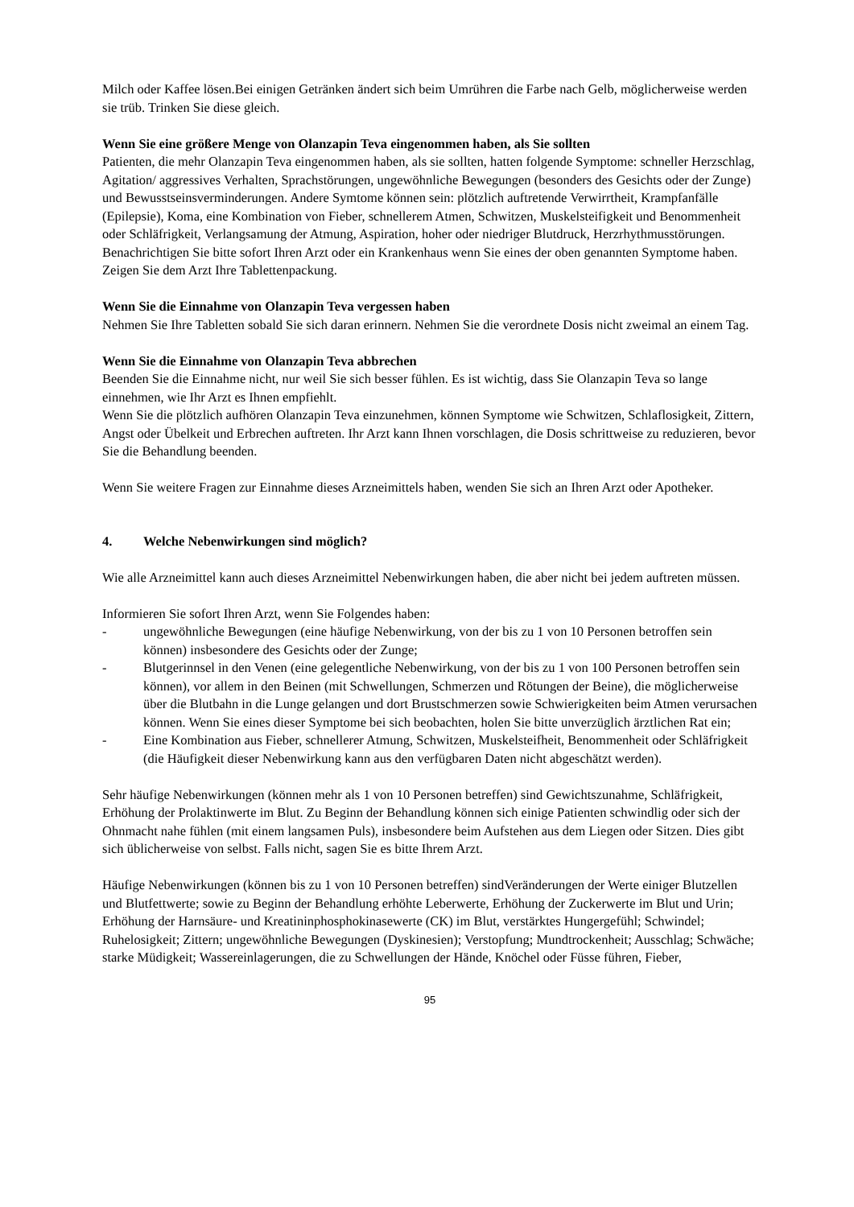Milch oder Kaffee lösen.Bei einigen Getränken ändert sich beim Umrühren die Farbe nach Gelb, möglicherweise werden sie trüb. Trinken Sie diese gleich.
Wenn Sie eine größere Menge von Olanzapin Teva eingenommen haben, als Sie sollten
Patienten, die mehr Olanzapin Teva eingenommen haben, als sie sollten, hatten folgende Symptome: schneller Herzschlag, Agitation/ aggressives Verhalten, Sprachstörungen, ungewöhnliche Bewegungen (besonders des Gesichts oder der Zunge) und Bewusstseinsverminderungen. Andere Symtome können sein: plötzlich auftretende Verwirrtheit, Krampfanfälle (Epilepsie), Koma, eine Kombination von Fieber, schnellerem Atmen, Schwitzen, Muskelsteifigkeit und Benommenheit oder Schläfrigkeit, Verlangsamung der Atmung, Aspiration, hoher oder niedriger Blutdruck, Herzrhythmusstörungen. Benachrichtigen Sie bitte sofort Ihren Arzt oder ein Krankenhaus wenn Sie eines der oben genannten Symptome haben. Zeigen Sie dem Arzt Ihre Tablettenpackung.
Wenn Sie die Einnahme von Olanzapin Teva vergessen haben
Nehmen Sie Ihre Tabletten sobald Sie sich daran erinnern. Nehmen Sie die verordnete Dosis nicht zweimal an einem Tag.
Wenn Sie die Einnahme von Olanzapin Teva abbrechen
Beenden Sie die Einnahme nicht, nur weil Sie sich besser fühlen. Es ist wichtig, dass Sie Olanzapin Teva so lange einnehmen, wie Ihr Arzt es Ihnen empfiehlt.
Wenn Sie die plötzlich aufhören Olanzapin Teva einzunehmen, können Symptome wie Schwitzen, Schlaflosigkeit, Zittern, Angst oder Übelkeit und Erbrechen auftreten. Ihr Arzt kann Ihnen vorschlagen, die Dosis schrittweise zu reduzieren, bevor Sie die Behandlung beenden.
Wenn Sie weitere Fragen zur Einnahme dieses Arzneimittels haben, wenden Sie sich an Ihren Arzt oder Apotheker.
4. Welche Nebenwirkungen sind möglich?
Wie alle Arzneimittel kann auch dieses Arzneimittel Nebenwirkungen haben, die aber nicht bei jedem auftreten müssen.
Informieren Sie sofort Ihren Arzt, wenn Sie Folgendes haben:
- ungewöhnliche Bewegungen (eine häufige Nebenwirkung, von der bis zu 1 von 10 Personen betroffen sein können) insbesondere des Gesichts oder der Zunge;
- Blutgerinnsel in den Venen (eine gelegentliche Nebenwirkung, von der bis zu 1 von 100 Personen betroffen sein können), vor allem in den Beinen (mit Schwellungen, Schmerzen und Rötungen der Beine), die möglicherweise über die Blutbahn in die Lunge gelangen und dort Brustschmerzen sowie Schwierigkeiten beim Atmen verursachen können. Wenn Sie eines dieser Symptome bei sich beobachten, holen Sie bitte unverzüglich ärztlichen Rat ein;
- Eine Kombination aus Fieber, schnellerer Atmung, Schwitzen, Muskelsteifheit, Benommenheit oder Schläfrigkeit (die Häufigkeit dieser Nebenwirkung kann aus den verfügbaren Daten nicht abgeschätzt werden).
Sehr häufige Nebenwirkungen (können mehr als 1 von 10 Personen betreffen) sind Gewichtszunahme, Schläfrigkeit, Erhöhung der Prolaktinwerte im Blut. Zu Beginn der Behandlung können sich einige Patienten schwindlig oder sich der Ohnmacht nahe fühlen (mit einem langsamen Puls), insbesondere beim Aufstehen aus dem Liegen oder Sitzen. Dies gibt sich üblicherweise von selbst. Falls nicht, sagen Sie es bitte Ihrem Arzt.
Häufige Nebenwirkungen (können bis zu 1 von 10 Personen betreffen) sindVeränderungen der Werte einiger Blutzellen und Blutfettwerte; sowie zu Beginn der Behandlung erhöhte Leberwerte, Erhöhung der Zuckerwerte im Blut und Urin; Erhöhung der Harnsäure- und Kreatininphosphokinasewerte (CK) im Blut, verstärktes Hungergefühl; Schwindel; Ruhelosigkeit; Zittern; ungewöhnliche Bewegungen (Dyskinesien); Verstopfung; Mundtrockenheit; Ausschlag; Schwäche; starke Müdigkeit; Wassereinlagerungen, die zu Schwellungen der Hände, Knöchel oder Füsse führen, Fieber,
95